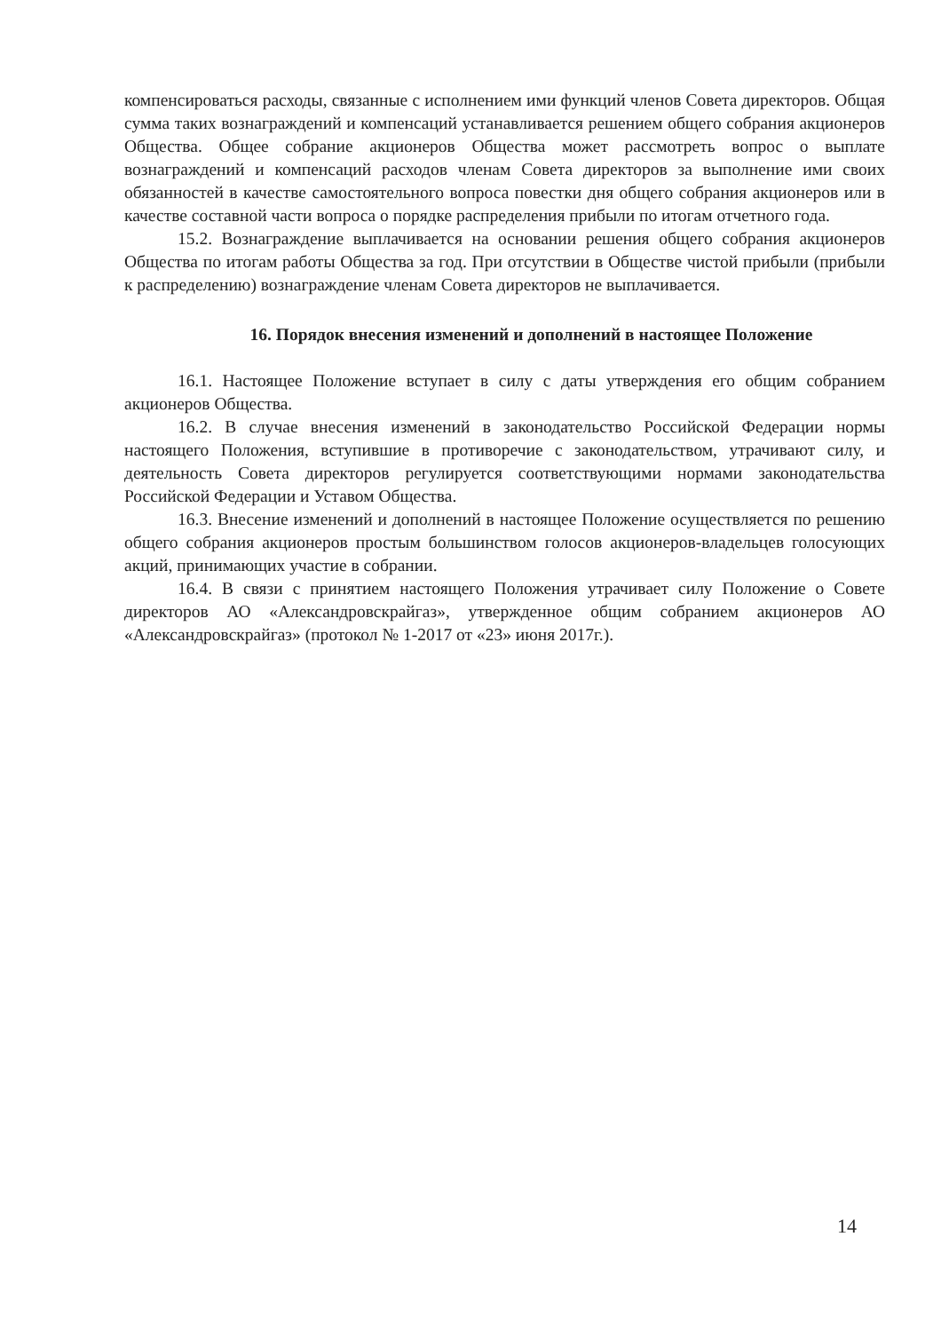компенсироваться расходы, связанные с исполнением ими функций членов Совета директоров. Общая сумма таких вознаграждений и компенсаций устанавливается решением общего собрания акционеров Общества. Общее собрание акционеров Общества может рассмотреть вопрос о выплате вознаграждений и компенсаций расходов членам Совета директоров за выполнение ими своих обязанностей в качестве самостоятельного вопроса повестки дня общего собрания акционеров или в качестве составной части вопроса о порядке распределения прибыли по итогам отчетного года.
15.2. Вознаграждение выплачивается на основании решения общего собрания акционеров Общества по итогам работы Общества за год. При отсутствии в Обществе чистой прибыли (прибыли к распределению) вознаграждение членам Совета директоров не выплачивается.
16. Порядок внесения изменений и дополнений в настоящее Положение
16.1. Настоящее Положение вступает в силу с даты утверждения его общим собранием акционеров Общества.
16.2. В случае внесения изменений в законодательство Российской Федерации нормы настоящего Положения, вступившие в противоречие с законодательством, утрачивают силу, и деятельность Совета директоров регулируется соответствующими нормами законодательства Российской Федерации и Уставом Общества.
16.3. Внесение изменений и дополнений в настоящее Положение осуществляется по решению общего собрания акционеров простым большинством голосов акционеров-владельцев голосующих акций, принимающих участие в собрании.
16.4. В связи с принятием настоящего Положения утрачивает силу Положение о Совете директоров АО «Александровскрайгаз», утвержденное общим собранием акционеров АО «Александровскрайгаз» (протокол № 1-2017 от «23» июня 2017г.).
14